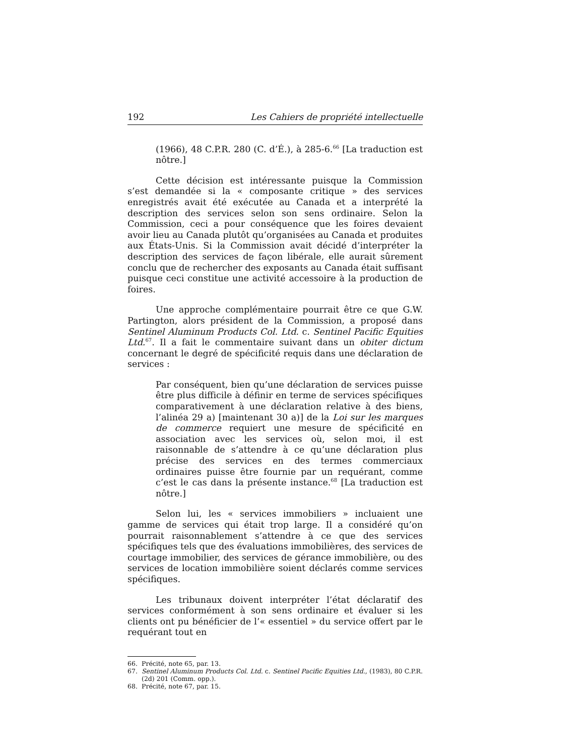192 Les Cahiers de propriété intellectuelle
(1966), 48 C.P.R. 280 (C. d’É.), à 285-6.<sup>66</sup> [La traduction est nôtre.]
Cette décision est intéressante puisque la Commission s’est demandée si la « composante critique » des services enregistrés avait été exécutée au Canada et a interprété la description des services selon son sens ordinaire. Selon la Commission, ceci a pour conséquence que les foires devaient avoir lieu au Canada plutôt qu’organisées au Canada et produites aux États-Unis. Si la Commission avait décidé d’interpréter la description des services de façon libérale, elle aurait sûrement conclu que de rechercher des exposants au Canada était suffisant puisque ceci constitue une activité accessoire à la production de foires.
Une approche complémentaire pourrait être ce que G.W. Partington, alors président de la Commission, a proposé dans Sentinel Aluminum Products Col. Ltd. c. Sentinel Pacific Equities Ltd.<sup>67</sup>. Il a fait le commentaire suivant dans un obiter dictum concernant le degré de spécificité requis dans une déclaration de services :
Par conséquent, bien qu’une déclaration de services puisse être plus difficile à définir en terme de services spécifiques comparativement à une déclaration relative à des biens, l’alinéa 29 a) [maintenant 30 a)] de la Loi sur les marques de commerce requiert une mesure de spécificité en association avec les services où, selon moi, il est raisonnable de s’attendre à ce qu’une déclaration plus précise des services en des termes commerciaux ordinaires puisse être fournie par un requérant, comme c’est le cas dans la présente instance.<sup>68</sup> [La traduction est nôtre.]
Selon lui, les « services immobiliers » incluaient une gamme de services qui était trop large. Il a considéré qu’on pourrait raisonnablement s’attendre à ce que des services spécifiques tels que des évaluations immobilières, des services de courtage immobilier, des services de gérance immobilière, ou des services de location immobilière soient déclarés comme services spécifiques.
Les tribunaux doivent interpréter l’état déclaratif des services conformément à son sens ordinaire et évaluer si les clients ont pu bénéficier de l’« essentiel » du service offert par le requérant tout en
66. Précité, note 65, par. 13.
67. Sentinel Aluminum Products Col. Ltd. c. Sentinel Pacific Equities Ltd., (1983), 80 C.P.R. (2d) 201 (Comm. opp.).
68. Précité, note 67, par. 15.